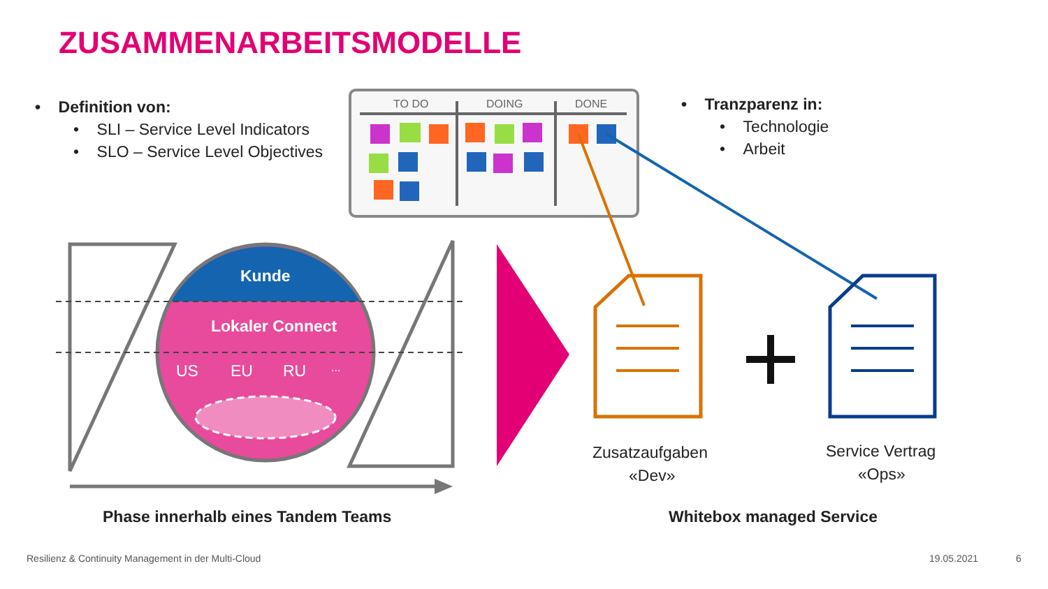ZUSAMMENARBEITSMODELLE
• Definition von:
• SLI – Service Level Indicators
• SLO – Service Level Objectives
TO DO DOING DONE • Tranzparenz in:
• Technologie
• Arbeit
Kunde
Lokaler Connect
US EU RU ...
Zusatzaufgaben
«Dev»
Service Vertrag
«Ops»
Phase innerhalb eines Tandem Teams
Whitebox managed Service
Resilienz & Continuity Management in der Multi-Cloud
19.05.2021 6